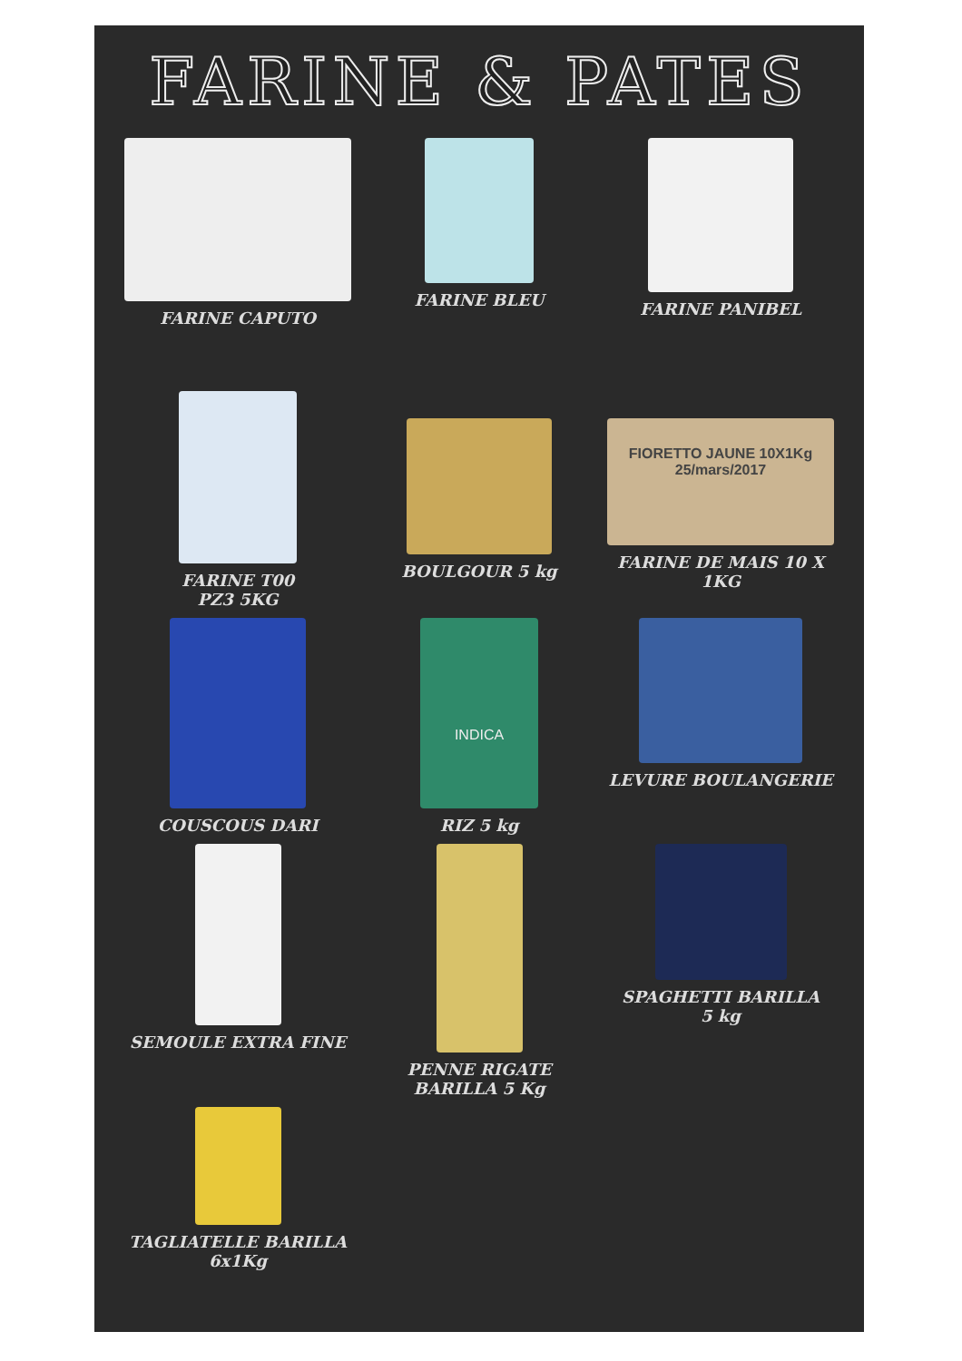FARINE & PATES
FARINE CAPUTO
FARINE BLEU
FARINE PANIBEL
FARINE T00
PZ3 5KG
BOULGOUR 5 kg
FIORETTO JAUNE 10X1Kg
25/mars/2017
FARINE DE MAIS 10 X 1KG
COUSCOUS DARI
INDICA
RIZ 5 kg
LEVURE BOULANGERIE
SEMOULE EXTRA FINE
PENNE RIGATE
BARILLA 5 Kg
SPAGHETTI BARILLA
5 kg
TAGLIATELLE BARILLA
6x1Kg